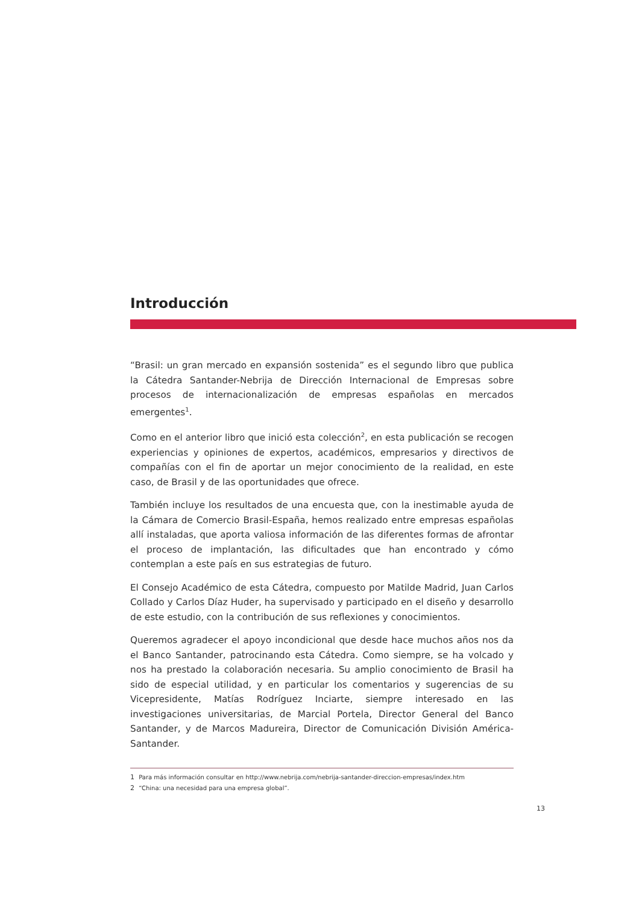Introducción
“Brasil: un gran mercado en expansión sostenida” es el segundo libro que publica la Cátedra Santander-Nebrija de Dirección Internacional de Empresas sobre procesos de internacionalización de empresas españolas en mercados emergentes<sup>1</sup>.
Como en el anterior libro que inició esta colección<sup>2</sup>, en esta publicación se recogen experiencias y opiniones de expertos, académicos, empresarios y directivos de compañías con el fin de aportar un mejor conocimiento de la realidad, en este caso, de Brasil y de las oportunidades que ofrece.
También incluye los resultados de una encuesta que, con la inestimable ayuda de la Cámara de Comercio Brasil-España, hemos realizado entre empresas españolas allí instaladas, que aporta valiosa información de las diferentes formas de afrontar el proceso de implantación, las dificultades que han encontrado y cómo contemplan a este país en sus estrategias de futuro.
El Consejo Académico de esta Cátedra, compuesto por Matilde Madrid, Juan Carlos Collado y Carlos Díaz Huder, ha supervisado y participado en el diseño y desarrollo de este estudio, con la contribución de sus reflexiones y conocimientos.
Queremos agradecer el apoyo incondicional que desde hace muchos años nos da el Banco Santander, patrocinando esta Cátedra. Como siempre, se ha volcado y nos ha prestado la colaboración necesaria. Su amplio conocimiento de Brasil ha sido de especial utilidad, y en particular los comentarios y sugerencias de su Vicepresidente, Matías Rodríguez Inciarte, siempre interesado en las investigaciones universitarias, de Marcial Portela, Director General del Banco Santander, y de Marcos Madureira, Director de Comunicación División América-Santander.
1 Para más información consultar en http://www.nebrija.com/nebrija-santander-direccion-empresas/index.htm
2 “China: una necesidad para una empresa global”.
13